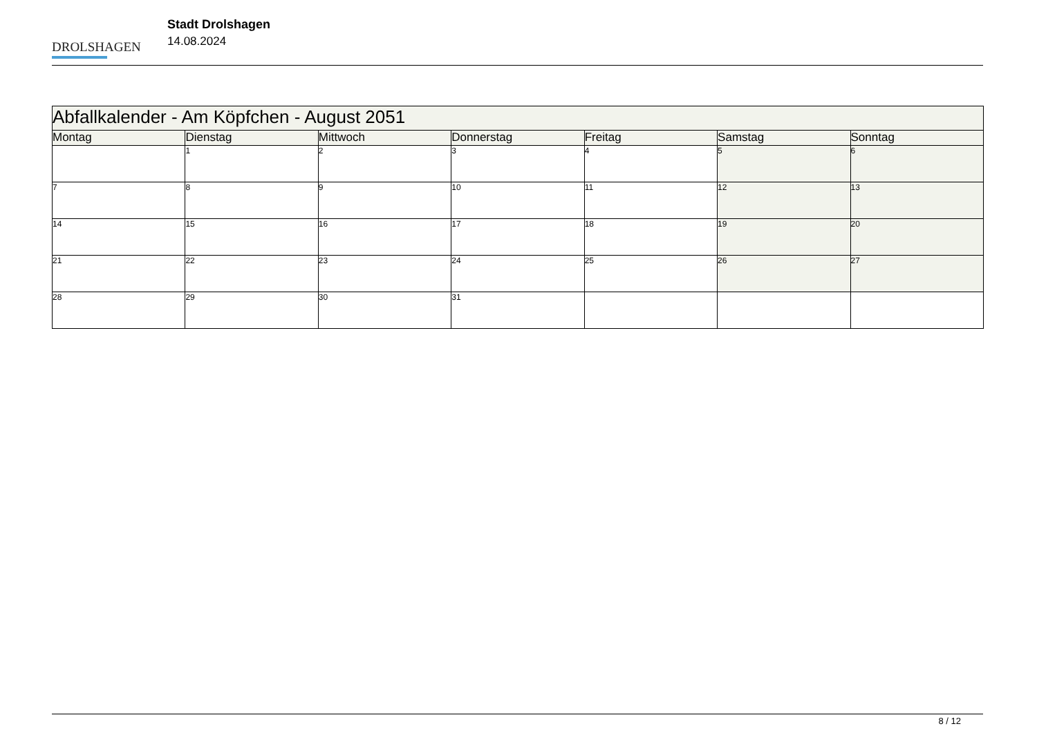DROLSHAGEN
Stadt Drolshagen
14.08.2024
| Abfallkalender - Am Köpfchen - August 2051 | | | | | | |
| --- | --- | --- | --- | --- | --- | --- |
| Montag | Dienstag | Mittwoch | Donnerstag | Freitag | Samstag | Sonntag |
| | 1 | 2 | 3 | 4 | 5 | 6 |
| 7 | 8 | 9 | 10 | 11 | 12 | 13 |
| 14 | 15 | 16 | 17 | 18 | 19 | 20 |
| 21 | 22 | 23 | 24 | 25 | 26 | 27 |
| 28 | 29 | 30 | 31 | | | |
8 / 12